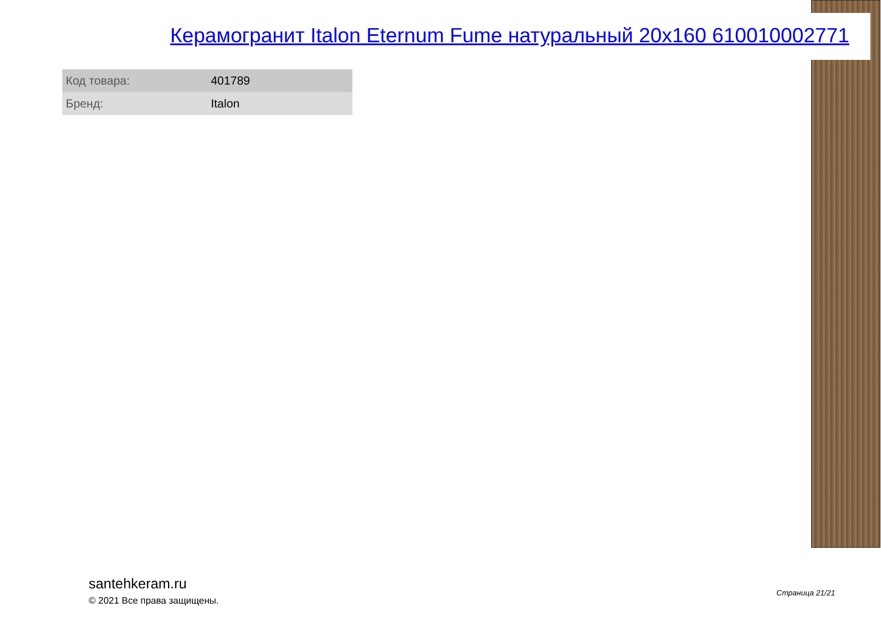Керамогранит Italon Eternum Fume натуральный 20x160 610010002771
| Код товара: | 401789 |
| Бренд: | Italon |
santehkeram.ru
© 2021 Все права защищены.
Страница 21/21